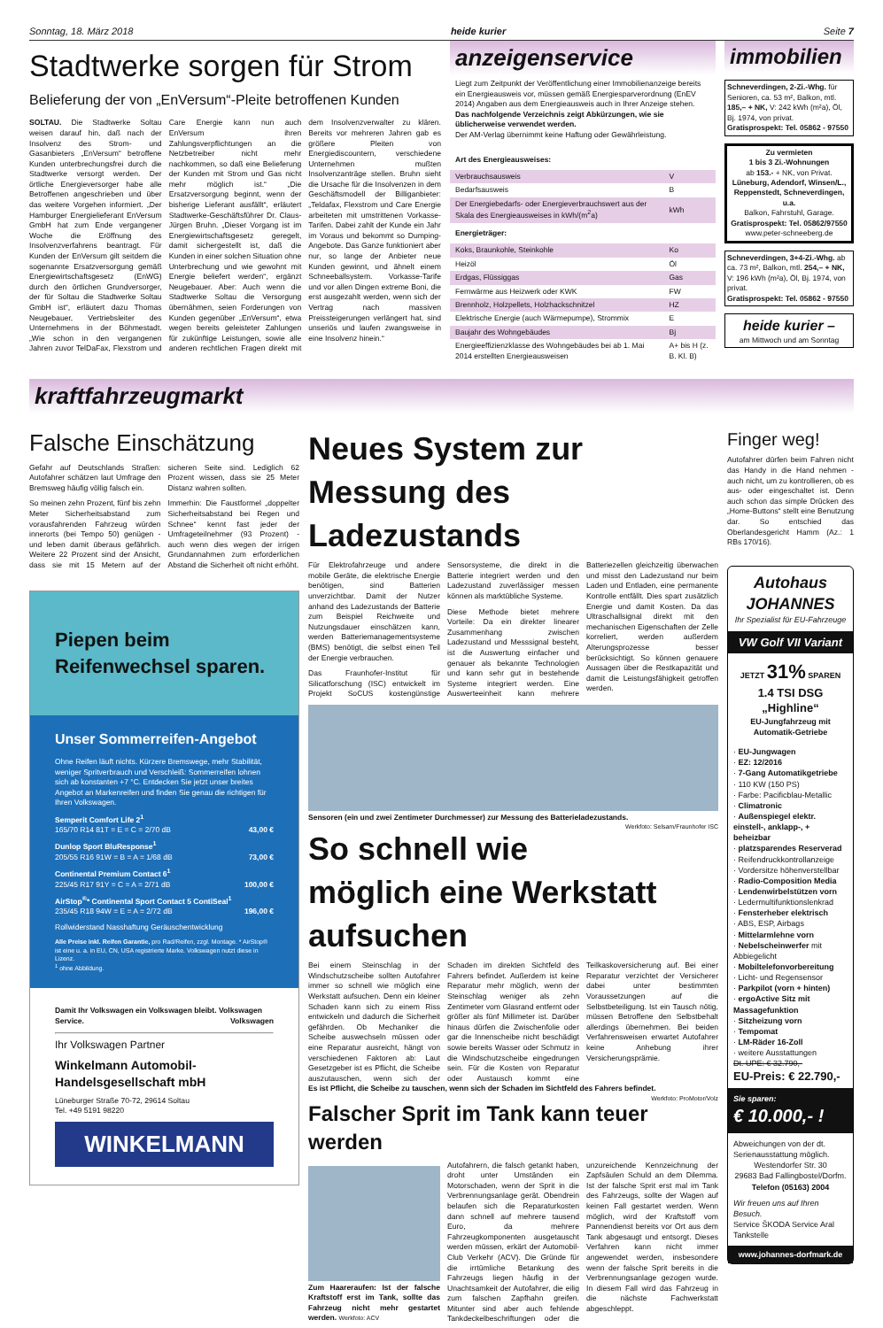Sonntag, 18. März 2018 heide kurier Seite 7
Stadtwerke sorgen für Strom
Belieferung der von „EnVersum“-Pleite betroffenen Kunden
SOLTAU. Die Stadtwerke Soltau weisen darauf hin, daß nach der Insolvenz des Strom- und Gasanbieters „EnVersum“ betroffene Kunden unterbrechungsfrei durch die Stadtwerke versorgt werden. Der örtliche Energieversorger habe alle Betroffenen angeschrieben und über das weitere Vorgehen informiert. „Der Hamburger Energielieferant EnVersum GmbH hat zum Ende vergangener Woche die Eröffnung des Insolvenzverfahrens beantragt. Für Kunden der EnVersum gilt seitdem die sogenannte Ersatzversorgung gemäß Energiewirtschaftsgesetz (EnWG) durch den örtlichen Grundversorger, der für Soltau die Stadtwerke Soltau GmbH ist“, erläutert dazu Thomas Neugebauer, Vertriebsleiter des Unternehmens in der Böhmestadt. „Wie schon in den vergangenen Jahren zuvor TelDaFax, Flexstrom und Care Energie kann nun auch EnVersum ihren Zahlungsverpflichtungen an die Netzbetreiber nicht mehr nachkommen, so daß eine Belieferung der Kunden mit Strom und Gas nicht mehr möglich ist.“ „Die Ersatzversorgung beginnt, wenn der bisherige Lieferant ausfällt“, erläutert Stadtwerke-Geschäftsführer Dr. Claus-Jürgen Bruhn. „Dieser Vorgang ist im Energiewirtschaftsgesetz geregelt, damit sichergestellt ist, daß die Kunden in einer solchen Situation ohne Unterbrechung und wie gewohnt mit Energie beliefert werden“, ergänzt Neugebauer. Aber: Auch wenn die Stadtwerke Soltau die Versorgung übernähmen, seien Forderungen von Kunden gegenüber „EnVersum“, etwa wegen bereits geleisteter Zahlungen für zukünftige Leistungen, sowie alle anderen rechtlichen Fragen direkt mit dem Insolvenzverwalter zu klären. Bereits vor mehreren Jahren gab es größere Pleiten von Energiediscountern, verschiedene Unternehmen mußten Insolvenzanträge stellen. Bruhn sieht die Ursache für die Insolvenzen in dem Geschäftsmodell der Billiganbieter: „Teldafax, Flexstrom und Care Energie arbeiteten mit umstrittenen Vorkasse-Tarifen. Dabei zahlt der Kunde ein Jahr im Voraus und bekommt so Dumping-Angebote. Das Ganze funktioniert aber nur, so lange der Anbieter neue Kunden gewinnt, und ähnelt einem Schneeballsystem. Vorkasse-Tarife und vor allen Dingen extreme Boni, die erst ausgezahlt werden, wenn sich der Vertrag nach massiven Preissteigerungen verlängert hat, sind unseriös und laufen zwangsweise in eine Insolvenz hinein.“
anzeigenservice
Liegt zum Zeitpunkt der Veröffentlichung einer Immobilienanzeige bereits ein Energieausweis vor, müssen gemäß Energiesparverordnung (EnEV 2014) Angaben aus dem Energieausweis auch in Ihrer Anzeige stehen. Das nachfolgende Verzeichnis zeigt Abkürzungen, wie sie üblicherweise verwendet werden.
Der AM-Verlag übernimmt keine Haftung oder Gewährleistung.
| Art des Energieausweises: | |
| --- | --- |
| Verbrauchsausweis | V |
| Bedarfsausweis | B |
| Der Energiebedarfs- oder Energieverbrauchswert aus der Skala des Energieausweises in kWh/(m<sup>2</sup>a) | kWh |
| Energieträger: | |
| Koks, Braunkohle, Steinkohle | Ko |
| Heizöl | Öl |
| Erdgas, Flüssiggas | Gas |
| Fernwärme aus Heizwerk oder KWK | FW |
| Brennholz, Holzpellets, Holzhackschnitzel | HZ |
| Elektrische Energie (auch Wärmepumpe), Strommix | E |
| Baujahr des Wohngebäudes | Bj |
| Energieeffizienzklasse des Wohngebäudes bei ab 1. Mai 2014 erstellten Energieausweisen | A+ bis H (z. B. Kl. B) |
immobilien
Schneverdingen, 2-Zi.-Whg. für Senioren, ca. 53 m², Balkon, mtl. 185,– + NK, V: 242 kWh (m²a), Öl, Bj. 1974, von privat.
Gratisprospekt: Tel. 05862 - 97550
Zu vermieten
1 bis 3 Zi.-Wohnungen
ab 153.- + NK, von Privat.
Lüneburg, Adendorf, Winsen/L., Reppenstedt, Schneverdingen, u.a.
Balkon, Fahrstuhl, Garage.
Gratisprospekt: Tel. 05862/97550
www.peter-schneeberg.de
Schneverdingen, 3+4-Zi.-Whg. ab ca. 73 m², Balkon, mtl. 254,– + NK, V: 196 kWh (m²a), Öl, Bj. 1974, von privat.
Gratisprospekt: Tel. 05862 - 97550
heide kurier –
am Mittwoch und am Sonntag
kraftfahrzeugmarkt
Falsche Einschätzung
Gefahr auf Deutschlands Straßen: Autofahrer schätzen laut Umfrage den Bremsweg häufig völlig falsch ein.
So meinen zehn Prozent, fünf bis zehn Meter Sicherheitsabstand zum vorausfahrenden Fahrzeug würden innerorts (bei Tempo 50) genügen - und leben damit überaus gefährlich. Weitere 22 Prozent sind der Ansicht, dass sie mit 15 Metern auf der sicheren Seite sind. Lediglich 62 Prozent wissen, dass sie 25 Meter Distanz wahren sollten.
Immerhin: Die Faustformel „doppelter Sicherheitsabstand bei Regen und Schnee“ kennt fast jeder der Umfrageteilnehmer (93 Prozent) - auch wenn dies wegen der irrigen Grundannahmen zum erforderlichen Abstand die Sicherheit oft nicht erhöht.
Piepen beim Reifenwechsel sparen.
Unser Sommerreifen-Angebot
Ohne Reifen läuft nichts. Kürzere Bremswege, mehr Stabilität, weniger Spritverbrauch und Verschleiß: Sommerreifen lohnen sich ab konstanten +7 °C. Entdecken Sie jetzt unser breites Angebot an Markenreifen und finden Sie genau die richtigen für Ihren Volkswagen.
Semperit Comfort Life 2<sup>1</sup>
165/70 R14 81T = E = C = 2/70 dB 43,00 €
Dunlop Sport BluResponse<sup>1</sup>
205/55 R16 91W = B = A = 1/68 dB 73,00 €
Continental Premium Contact 6<sup>1</sup>
225/45 R17 91Y = C = A = 2/71 dB 100,00 €
AirStop<sup>®</sup>* Continental Sport Contact 5 ContiSeal<sup>1</sup>
235/45 R18 94W = E = A = 2/72 dB 196,00 €
Rollwiderstand Nasshaftung Geräuschentwicklung
Alle Preise inkl. Reifen Garantie, pro Rad/Reifen, zzgl. Montage. * AirStop® ist eine u. a. in EU, CN, USA registrierte Marke. Volkswagen nutzt diese in Lizenz.
<sup>1</sup> ohne Abbildung.
Damit Ihr Volkswagen ein Volkswagen bleibt. Volkswagen Service. Volkswagen
Ihr Volkswagen Partner
Winkelmann Automobil-Handelsgesellschaft mbH
Lüneburger Straße 70-72, 29614 Soltau
Tel. +49 5191 98220
WINKELMANN
Neues System zur Messung des Ladezustands
Für Elektrofahrzeuge und andere mobile Geräte, die elektrische Energie benötigen, sind Batterien unverzichtbar. Damit der Nutzer anhand des Ladezustands der Batterie zum Beispiel Reichweite und Nutzungsdauer einschätzen kann, werden Batteriemanagementsysteme (BMS) benötigt, die selbst einen Teil der Energie verbrauchen.
Das Fraunhofer-Institut für Silicatforschung (ISC) entwickelt im Projekt SoCUS kostengünstige Sensorsysteme, die direkt in die Batterie integriert werden und den Ladezustand zuverlässiger messen können als marktübliche Systeme.
Diese Methode bietet mehrere Vorteile: Da ein direkter linearer Zusammenhang zwischen Ladezustand und Messsignal besteht, ist die Auswertung einfacher und genauer als bekannte Technologien und kann sehr gut in bestehende Systeme integriert werden. Eine Auswerteeinheit kann mehrere Batteriezellen gleichzeitig überwachen und misst den Ladezustand nur beim Laden und Entladen, eine permanente Kontrolle entfällt. Dies spart zusätzlich Energie und damit Kosten. Da das Ultraschallsignal direkt mit den mechanischen Eigenschaften der Zelle korreliert, werden außerdem Alterungsprozesse besser berücksichtigt. So können genauere Aussagen über die Restkapazität und damit die Leistungsfähigkeit getroffen werden.
Sensoren (ein und zwei Zentimeter Durchmesser) zur Messung des Batterieladezustands. Werkfoto: Selsam/Fraunhofer ISC
So schnell wie möglich eine Werkstatt aufsuchen
Bei einem Steinschlag in der Windschutzscheibe sollten Autofahrer immer so schnell wie möglich eine Werkstatt aufsuchen. Denn ein kleiner Schaden kann sich zu einem Riss entwickeln und dadurch die Sicherheit gefährden. Ob Mechaniker die Scheibe auswechseln müssen oder eine Reparatur ausreicht, hängt von verschiedenen Faktoren ab: Laut Gesetzgeber ist es Pflicht, die Scheibe auszutauschen, wenn sich der Schaden im direkten Sichtfeld des Fahrers befindet. Außerdem ist keine Reparatur mehr möglich, wenn der Steinschlag weniger als zehn Zentimeter vom Glasrand entfernt oder größer als fünf Millimeter ist. Darüber hinaus dürfen die Zwischenfolie oder gar die Innenscheibe nicht beschädigt sowie bereits Wasser oder Schmutz in die Windschutzscheibe eingedrungen sein. Für die Kosten von Reparatur oder Austausch kommt eine Teilkaskoversicherung auf. Bei einer Reparatur verzichtet der Versicherer dabei unter bestimmten Voraussetzungen auf die Selbstbeteiligung. Ist ein Tausch nötig, müssen Betroffene den Selbstbehalt allerdings übernehmen. Bei beiden Verfahrensweisen erwartet Autofahrer keine Anhebung ihrer Versicherungsprämie.
Es ist Pflicht, die Scheibe zu tauschen, wenn sich der Schaden im Sichtfeld des Fahrers befindet. Werkfoto: ProMotor/Volz
Falscher Sprit im Tank kann teuer werden
Zum Haareraufen: Ist der falsche Kraftstoff erst im Tank, sollte das Fahrzeug nicht mehr gestartet werden. Werkfoto: ACV
Autofahrern, die falsch getankt haben, droht unter Umständen ein Motorschaden, wenn der Sprit in die Verbrennungsanlage gerät. Obendrein belaufen sich die Reparaturkosten dann schnell auf mehrere tausend Euro, da mehrere Fahrzeugkomponenten ausgetauscht werden müssen, erkärt der Automobil-Club Verkehr (ACV). Die Gründe für die irrtümliche Betankung des Fahrzeugs liegen häufig in der Unachtsamkeit der Autofahrer, die eilig zum falschen Zapfhahn greifen. Mitunter sind aber auch fehlende Tankdeckelbeschriftungen oder die unzureichende Kennzeichnung der Zapfsäulen Schuld an dem Dilemma. Ist der falsche Sprit erst mal im Tank des Fahrzeugs, sollte der Wagen auf keinen Fall gestartet werden. Wenn möglich, wird der Kraftstoff vom Pannendienst bereits vor Ort aus dem Tank abgesaugt und entsorgt. Dieses Verfahren kann nicht immer angewendet werden, insbesondere wenn der falsche Sprit bereits in die Verbrennungsanlage gezogen wurde. In diesem Fall wird das Fahrzeug in die nächste Fachwerkstatt abgeschleppt.
Finger weg!
Autofahrer dürfen beim Fahren nicht das Handy in die Hand nehmen - auch nicht, um zu kontrollieren, ob es aus- oder eingeschaltet ist. Denn auch schon das simple Drücken des „Home-Buttons“ stellt eine Benutzung dar. So entschied das Oberlandesgericht Hamm (Az.: 1 RBs 170/16).
Autohaus JOHANNES
Ihr Spezialist für EU-Fahrzeuge
VW Golf VII Variant
JETZT 31% SPAREN
1.4 TSI DSG „Highline“
EU-Jungfahrzeug mit Automatik-Getriebe
· EU-Jungwagen
· EZ: 12/2016
· 7-Gang Automatikgetriebe
· 110 KW (150 PS)
· Farbe: Pacificblau-Metallic
· Climatronic
· Außenspiegel elektr. einstell-, anklapp-, + beheizbar
· platzsparendes Reserverad
· Reifendruckkontrollanzeige
· Vordersitze höhenverstellbar
· Radio-Composition Media
· Lendenwirbelstützen vorn
· Ledermultifunktionslenkrad
· Fensterheber elektrisch
· ABS, ESP, Airbags
· Mittelarmlehne vorn
· Nebelscheinwerfer mit Abbiegelicht
· Mobiltelefonvorbereitung
· Licht- und Regensensor
· Parkpilot (vorn + hinten)
· ergoActive Sitz mit Massagefunktion
· Sitzheizung vorn
· Tempomat
· LM-Räder 16-Zoll
· weitere Ausstattungen
Dt. UPE: € 32.790,-
EU-Preis: € 22.790,-
Sie sparen:
€ 10.000,- !
Abweichungen von der dt. Serienausstattung möglich.
Westendorfer Str. 30
29683 Bad Fallingbostel/Dorfm.
Telefon (05163) 2004
Wir freuen uns auf Ihren Besuch.
Service ŠKODA Service Aral Tankstelle
www.johannes-dorfmark.de